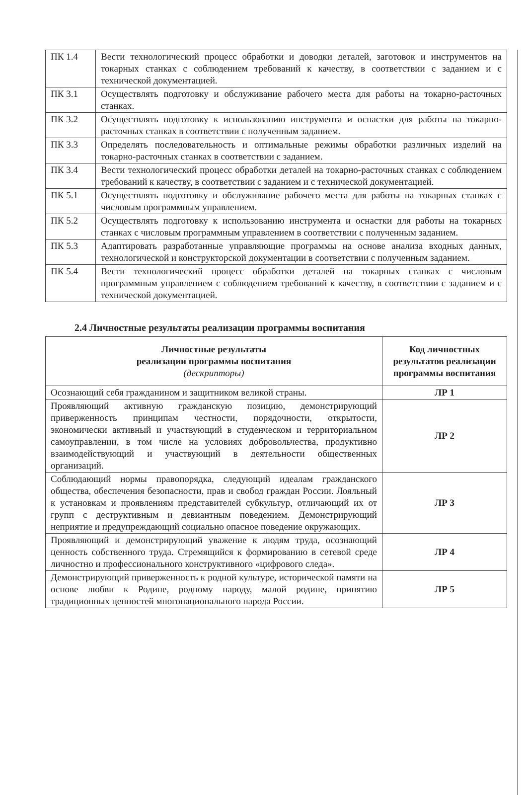| ПК 1.4 | Вести технологический процесс обработки и доводки деталей, заготовок и инструментов на токарных станках с соблюдением требований к качеству, в соответствии с заданием и с технической документацией. |
| ПК 3.1 | Осуществлять подготовку и обслуживание рабочего места для работы на токарно-расточных станках. |
| ПК 3.2 | Осуществлять подготовку к использованию инструмента и оснастки для работы на токарно-расточных станках в соответствии с полученным заданием. |
| ПК 3.3 | Определять последовательность и оптимальные режимы обработки различных изделий на токарно-расточных станках в соответствии с заданием. |
| ПК 3.4 | Вести технологический процесс обработки деталей на токарно-расточных станках с соблюдением требований к качеству, в соответствии с заданием и с технической документацией. |
| ПК 5.1 | Осуществлять подготовку и обслуживание рабочего места для работы на токарных станках с числовым программным управлением. |
| ПК 5.2 | Осуществлять подготовку к использованию инструмента и оснастки для работы на токарных станках с числовым программным управлением в соответствии с полученным заданием. |
| ПК 5.3 | Адаптировать разработанные управляющие программы на основе анализа входных данных, технологической и конструкторской документации в соответствии с полученным заданием. |
| ПК 5.4 | Вести технологический процесс обработки деталей на токарных станках с числовым программным управлением с соблюдением требований к качеству, в соответствии с заданием и с технической документацией. |
2.4 Личностные результаты реализации программы воспитания
| Личностные результаты реализации программы воспитания (дескрипторы) | Код личностных результатов реализации программы воспитания |
| --- | --- |
| Осознающий себя гражданином и защитником великой страны. | ЛР 1 |
| Проявляющий активную гражданскую позицию, демонстрирующий приверженность принципам честности, порядочности, открытости, экономически активный и участвующий в студенческом и территориальном самоуправлении, в том числе на условиях добровольчества, продуктивно взаимодействующий и участвующий в деятельности общественных организаций. | ЛР 2 |
| Соблюдающий нормы правопорядка, следующий идеалам гражданского общества, обеспечения безопасности, прав и свобод граждан России. Лояльный к установкам и проявлениям представителей субкультур, отличающий их от групп с деструктивным и девиантным поведением. Демонстрирующий неприятие и предупреждающий социально опасное поведение окружающих. | ЛР 3 |
| Проявляющий и демонстрирующий уважение к людям труда, осознающий ценность собственного труда. Стремящийся к формированию в сетевой среде личностно и профессионального конструктивного «цифрового следа». | ЛР 4 |
| Демонстрирующий приверженность к родной культуре, исторической памяти на основе любви к Родине, родному народу, малой родине, принятию традиционных ценностей многонационального народа России. | ЛР 5 |